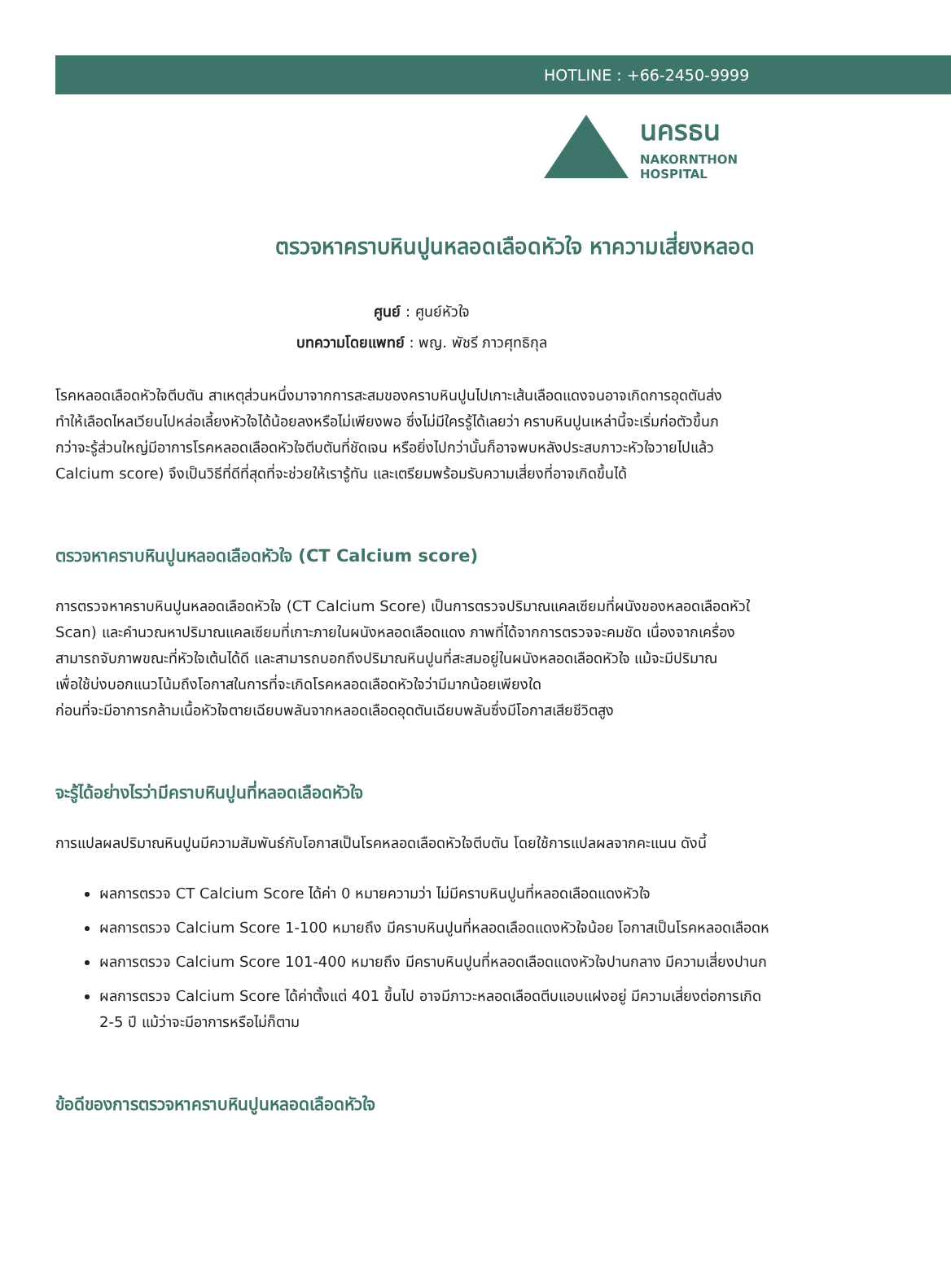HOTLINE : +66-2450-9999
นครธน
NAKORNTHON
HOSPITAL
ตรวจหาคราบหินปูนหลอดเลือดหัวใจ หาความเสี่ยงหลอด
ศูนย์ : ศูนย์หัวใจ
บทความโดยแพทย์ : พญ. พัชรี ภาวศุทธิกุล
โรคหลอดเลือดหัวใจตีบตัน สาเหตุส่วนหนึ่งมาจากการสะสมของคราบหินปูนไปเกาะเส้นเลือดแดงจนอาจเกิดการอุดตันส่ง
ทำให้เลือดไหลเวียนไปหล่อเลี้ยงหัวใจได้น้อยลงหรือไม่เพียงพอ ซึ่งไม่มีใครรู้ได้เลยว่า คราบหินปูนเหล่านี้จะเริ่มก่อตัวขึ้นภ
กว่าจะรู้ส่วนใหญ่มีอาการโรคหลอดเลือดหัวใจตีบตันที่ชัดเจน หรือยิ่งไปกว่านั้นก็อาจพบหลังประสบภาวะหัวใจวายไปแล้ว
Calcium score) จึงเป็นวิธีที่ดีที่สุดที่จะช่วยให้เรารู้ทัน และเตรียมพร้อมรับความเสี่ยงที่อาจเกิดขึ้นได้
ตรวจหาคราบหินปูนหลอดเลือดหัวใจ (CT Calcium score)
การตรวจหาคราบหินปูนหลอดเลือดหัวใจ (CT Calcium Score) เป็นการตรวจปริมาณแคลเซียมที่ผนังของหลอดเลือดหัวใ
Scan) และคำนวณหาปริมาณแคลเซียมที่เกาะภายในผนังหลอดเลือดแดง ภาพที่ได้จากการตรวจจะคมชัด เนื่องจากเครื่อง
สามารถจับภาพขณะที่หัวใจเต้นได้ดี และสามารถบอกถึงปริมาณหินปูนที่สะสมอยู่ในผนังหลอดเลือดหัวใจ แม้จะมีปริมาณ
เพื่อใช้บ่งบอกแนวโน้มถึงโอกาสในการที่จะเกิดโรคหลอดเลือดหัวใจว่ามีมากน้อยเพียงใด
ก่อนที่จะมีอาการกล้ามเนื้อหัวใจตายเฉียบพลันจากหลอดเลือดอุดตันเฉียบพลันซึ่งมีโอกาสเสียชีวิตสูง
จะรู้ได้อย่างไรว่ามีคราบหินปูนที่หลอดเลือดหัวใจ
การแปลผลปริมาณหินปูนมีความสัมพันธ์กับโอกาสเป็นโรคหลอดเลือดหัวใจตีบตัน โดยใช้การแปลผลจากคะแนน ดังนี้
ผลการตรวจ CT Calcium Score ได้ค่า 0 หมายความว่า ไม่มีคราบหินปูนที่หลอดเลือดแดงหัวใจ
ผลการตรวจ Calcium Score 1-100 หมายถึง มีคราบหินปูนที่หลอดเลือดแดงหัวใจน้อย โอกาสเป็นโรคหลอดเลือดห
ผลการตรวจ Calcium Score 101-400 หมายถึง มีคราบหินปูนที่หลอดเลือดแดงหัวใจปานกลาง มีความเสี่ยงปานก
ผลการตรวจ Calcium Score ได้ค่าตั้งแต่ 401 ขึ้นไป อาจมีภาวะหลอดเลือดตีบแอบแฝงอยู่ มีความเสี่ยงต่อการเกิด
2-5 ปี แม้ว่าจะมีอาการหรือไม่ก็ตาม
ข้อดีของการตรวจหาคราบหินปูนหลอดเลือดหัวใจ